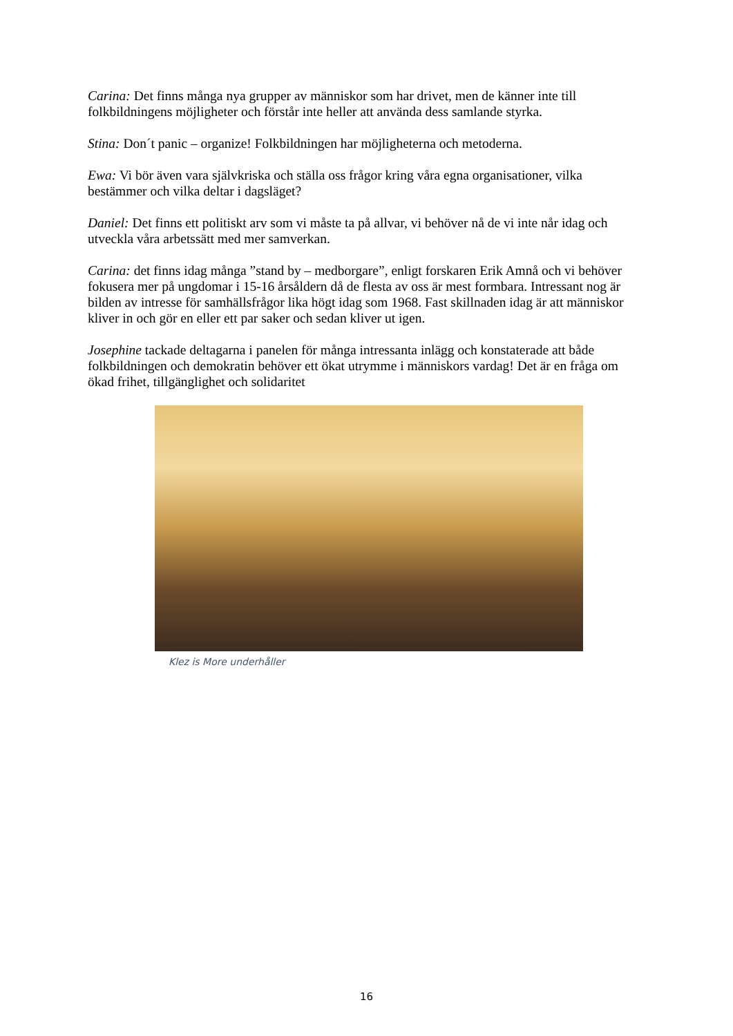Carina: Det finns många nya grupper av människor som har drivet, men de känner inte till folkbildningens möjligheter och förstår inte heller att använda dess samlande styrka.
Stina: Don´t panic – organize! Folkbildningen har möjligheterna och metoderna.
Ewa: Vi bör även vara självkriska och ställa oss frågor kring våra egna organisationer, vilka bestämmer och vilka deltar i dagsläget?
Daniel: Det finns ett politiskt arv som vi måste ta på allvar, vi behöver nå de vi inte når idag och utveckla våra arbetssätt med mer samverkan.
Carina: det finns idag många ”stand by – medborgare”, enligt forskaren Erik Amnå och vi behöver fokusera mer på ungdomar i 15-16 årsåldern då de flesta av oss är mest formbara. Intressant nog är bilden av intresse för samhällsfrågor lika högt idag som 1968. Fast skillnaden idag är att människor kliver in och gör en eller ett par saker och sedan kliver ut igen.
Josephine tackade deltagarna i panelen för många intressanta inlägg och konstaterade att både folkbildningen och demokratin behöver ett ökat utrymme i människors vardag! Det är en fråga om ökad frihet, tillgänglighet och solidaritet
Klez is More underhåller
16